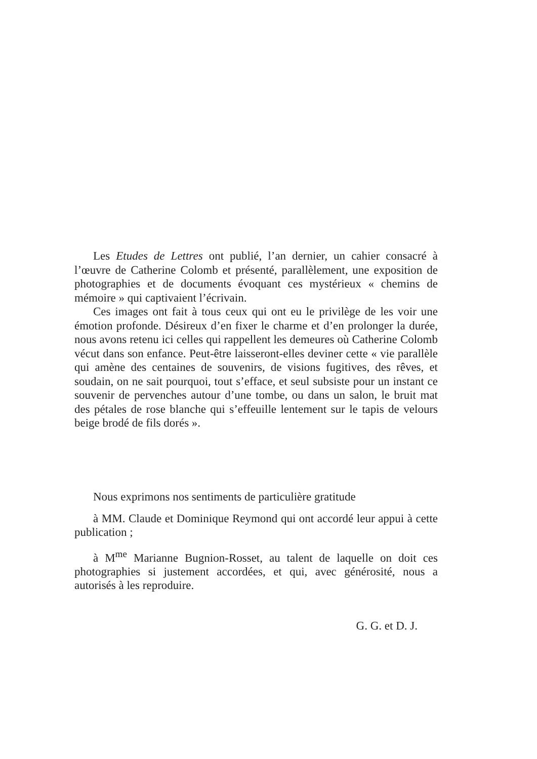Les Etudes de Lettres ont publié, l’an dernier, un cahier consacré à l’œuvre de Catherine Colomb et présenté, parallèlement, une exposition de photographies et de documents évoquant ces mystérieux « chemins de mémoire » qui captivaient l’écrivain.
Ces images ont fait à tous ceux qui ont eu le privilège de les voir une émotion profonde. Désireux d’en fixer le charme et d’en prolonger la durée, nous avons retenu ici celles qui rappellent les demeures où Catherine Colomb vécut dans son enfance. Peut-être laisseront-elles deviner cette « vie parallèle qui amène des centaines de souvenirs, de visions fugitives, des rêves, et soudain, on ne sait pourquoi, tout s’efface, et seul subsiste pour un instant ce souvenir de pervenches autour d’une tombe, ou dans un salon, le bruit mat des pétales de rose blanche qui s’effeuille lentement sur le tapis de velours beige brodé de fils dorés ».
Nous exprimons nos sentiments de particulière gratitude
à MM. Claude et Dominique Reymond qui ont accordé leur appui à cette publication ;
à M<sup>me</sup> Marianne Bugnion-Rosset, au talent de laquelle on doit ces photographies si justement accordées, et qui, avec générosité, nous a autorisés à les reproduire.
G. G. et D. J.